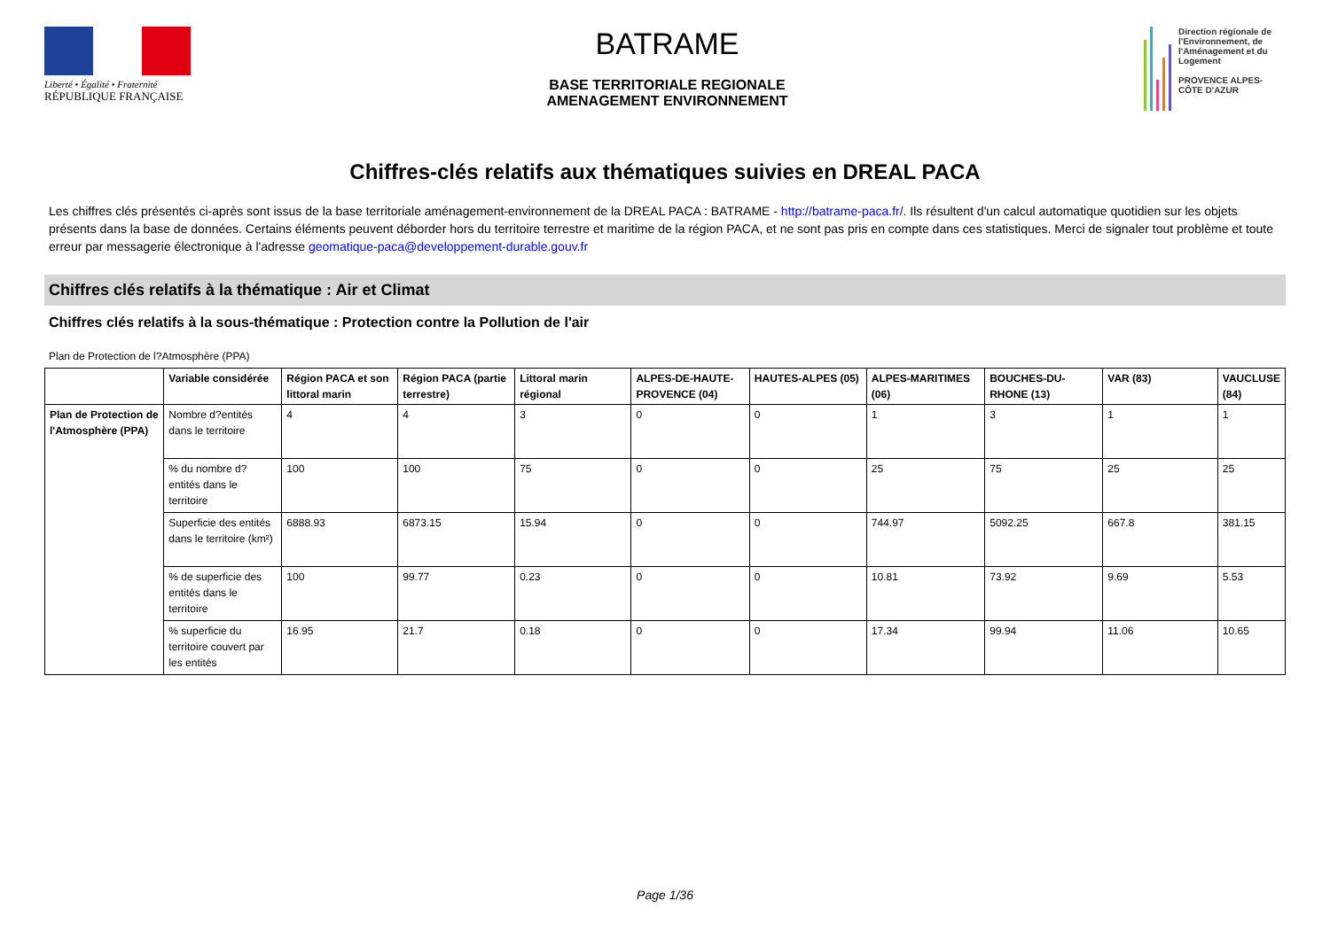Liberté • Égalité • Fraternité
RÉPUBLIQUE FRANÇAISE
BATRAME
BASE TERRITORIALE REGIONALE
AMENAGEMENT ENVIRONNEMENT
Direction régionale de l'Environnement, de l'Aménagement et du Logement
PROVENCE ALPES-CÔTE D'AZUR
Chiffres-clés relatifs aux thématiques suivies en DREAL PACA
Les chiffres clés présentés ci-après sont issus de la base territoriale aménagement-environnement de la DREAL PACA : BATRAME - http://batrame-paca.fr/. Ils résultent d'un calcul automatique quotidien sur les objets présents dans la base de données. Certains éléments peuvent déborder hors du territoire terrestre et maritime de la région PACA, et ne sont pas pris en compte dans ces statistiques. Merci de signaler tout problème et toute erreur par messagerie électronique à l'adresse geomatique-paca@developpement-durable.gouv.fr
Chiffres clés relatifs à la thématique : Air et Climat
Chiffres clés relatifs à la sous-thématique : Protection contre la Pollution de l'air
Plan de Protection de l?Atmosphère (PPA)
| | Variable considérée | Région PACA et son littoral marin | Région PACA (partie terrestre) | Littoral marin régional | ALPES-DE-HAUTE-PROVENCE (04) | HAUTES-ALPES (05) | ALPES-MARITIMES (06) | BOUCHES-DU-RHONE (13) | VAR (83) | VAUCLUSE (84) |
| --- | --- | --- | --- | --- | --- | --- | --- | --- | --- | --- |
| Plan de Protection de l'Atmosphère (PPA) | Nombre d?entités dans le territoire | 4 | 4 | 3 | 0 | 0 | 1 | 3 | 1 | 1 |
| | % du nombre d?entités dans le territoire | 100 | 100 | 75 | 0 | 0 | 25 | 75 | 25 | 25 |
| | Superficie des entités dans le territoire (km²) | 6888.93 | 6873.15 | 15.94 | 0 | 0 | 744.97 | 5092.25 | 667.8 | 381.15 |
| | % de superficie des entités dans le territoire | 100 | 99.77 | 0.23 | 0 | 0 | 10.81 | 73.92 | 9.69 | 5.53 |
| | % superficie du territoire couvert par les entités | 16.95 | 21.7 | 0.18 | 0 | 0 | 17.34 | 99.94 | 11.06 | 10.65 |
Page 1/36